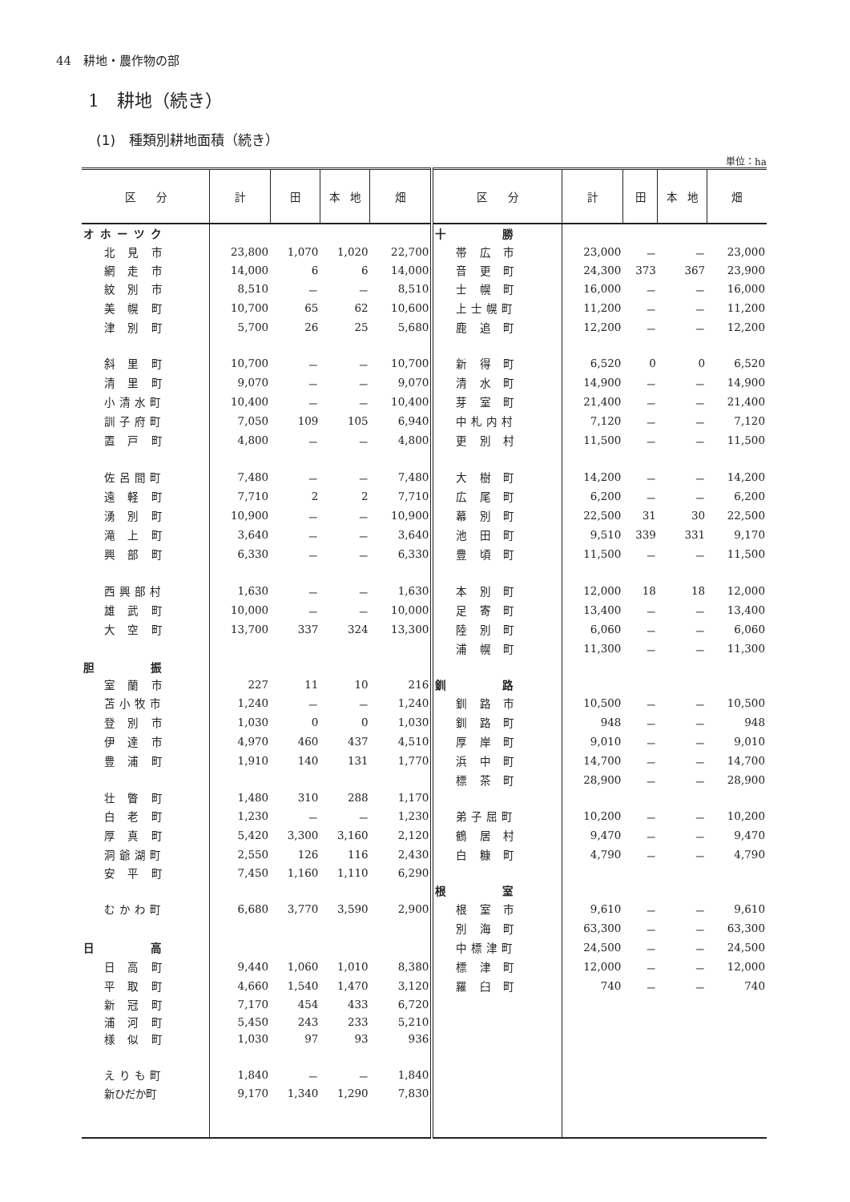44　耕地・農作物の部
1　耕地（続き）
(1)　種類別耕地面積（続き）
単位：ha
| 区 分 | 計 | 田 | 本 地 | 畑 | 区 分 | 計 | 田 | 本 地 | 畑 |
| --- | --- | --- | --- | --- | --- | --- | --- | --- | --- |
| オホーツク | | | | | 十 勝 | | | | |
| 北 見 市 | 23,800 | 1,070 | 1,020 | 22,700 | 帯 広 市 | 23,000 | － | － | 23,000 |
| 網 走 市 | 14,000 | 6 | 6 | 14,000 | 音 更 町 | 24,300 | 373 | 367 | 23,900 |
| 紋 別 市 | 8,510 | － | － | 8,510 | 士 幌 町 | 16,000 | － | － | 16,000 |
| 美 幌 町 | 10,700 | 65 | 62 | 10,600 | 上士幌町 | 11,200 | － | － | 11,200 |
| 津 別 町 | 5,700 | 26 | 25 | 5,680 | 鹿 追 町 | 12,200 | － | － | 12,200 |
| 斜 里 町 | 10,700 | － | － | 10,700 | 新 得 町 | 6,520 | 0 | 0 | 6,520 |
| 清 里 町 | 9,070 | － | － | 9,070 | 清 水 町 | 14,900 | － | － | 14,900 |
| 小清水町 | 10,400 | － | － | 10,400 | 芽 室 町 | 21,400 | － | － | 21,400 |
| 訓子府町 | 7,050 | 109 | 105 | 6,940 | 中札内村 | 7,120 | － | － | 7,120 |
| 置 戸 町 | 4,800 | － | － | 4,800 | 更 別 村 | 11,500 | － | － | 11,500 |
| 佐呂間町 | 7,480 | － | － | 7,480 | 大 樹 町 | 14,200 | － | － | 14,200 |
| 遠 軽 町 | 7,710 | 2 | 2 | 7,710 | 広 尾 町 | 6,200 | － | － | 6,200 |
| 湧 別 町 | 10,900 | － | － | 10,900 | 幕 別 町 | 22,500 | 31 | 30 | 22,500 |
| 滝 上 町 | 3,640 | － | － | 3,640 | 池 田 町 | 9,510 | 339 | 331 | 9,170 |
| 興 部 町 | 6,330 | － | － | 6,330 | 豊 頃 町 | 11,500 | － | － | 11,500 |
| 西興部村 | 1,630 | － | － | 1,630 | 本 別 町 | 12,000 | 18 | 18 | 12,000 |
| 雄 武 町 | 10,000 | － | － | 10,000 | 足 寄 町 | 13,400 | － | － | 13,400 |
| 大 空 町 | 13,700 | 337 | 324 | 13,300 | 陸 別 町 | 6,060 | － | － | 6,060 |
| | | | | | 浦 幌 町 | 11,300 | － | － | 11,300 |
| 胆 振 | | | | | | | | | |
| 室 蘭 市 | 227 | 11 | 10 | 216 | 釧 路 | | | | |
| 苫小牧市 | 1,240 | － | － | 1,240 | 釧 路 市 | 10,500 | － | － | 10,500 |
| 登 別 市 | 1,030 | 0 | 0 | 1,030 | 釧 路 町 | 948 | － | － | 948 |
| 伊 達 市 | 4,970 | 460 | 437 | 4,510 | 厚 岸 町 | 9,010 | － | － | 9,010 |
| 豊 浦 町 | 1,910 | 140 | 131 | 1,770 | 浜 中 町 | 14,700 | － | － | 14,700 |
| | | | | | 標 茶 町 | 28,900 | － | － | 28,900 |
| 壮 瞥 町 | 1,480 | 310 | 288 | 1,170 | | | | | |
| 白 老 町 | 1,230 | － | － | 1,230 | 弟子屈町 | 10,200 | － | － | 10,200 |
| 厚 真 町 | 5,420 | 3,300 | 3,160 | 2,120 | 鶴 居 村 | 9,470 | － | － | 9,470 |
| 洞爺湖町 | 2,550 | 126 | 116 | 2,430 | 白 糠 町 | 4,790 | － | － | 4,790 |
| 安 平 町 | 7,450 | 1,160 | 1,110 | 6,290 | | | | | |
| | | | | | 根 室 | | | | |
| むかわ町 | 6,680 | 3,770 | 3,590 | 2,900 | 根 室 市 | 9,610 | － | － | 9,610 |
| | | | | | 別 海 町 | 63,300 | － | － | 63,300 |
| 日 高 | | | | | 中標津町 | 24,500 | － | － | 24,500 |
| 日 高 町 | 9,440 | 1,060 | 1,010 | 8,380 | 標 津 町 | 12,000 | － | － | 12,000 |
| 平 取 町 | 4,660 | 1,540 | 1,470 | 3,120 | 羅 臼 町 | 740 | － | － | 740 |
| 新 冠 町 | 7,170 | 454 | 433 | 6,720 | | | | | |
| 浦 河 町 | 5,450 | 243 | 233 | 5,210 | | | | | |
| 様 似 町 | 1,030 | 97 | 93 | 936 | | | | | |
| えりも町 | 1,840 | － | － | 1,840 | | | | | |
| 新ひだか町 | 9,170 | 1,340 | 1,290 | 7,830 | | | | | |